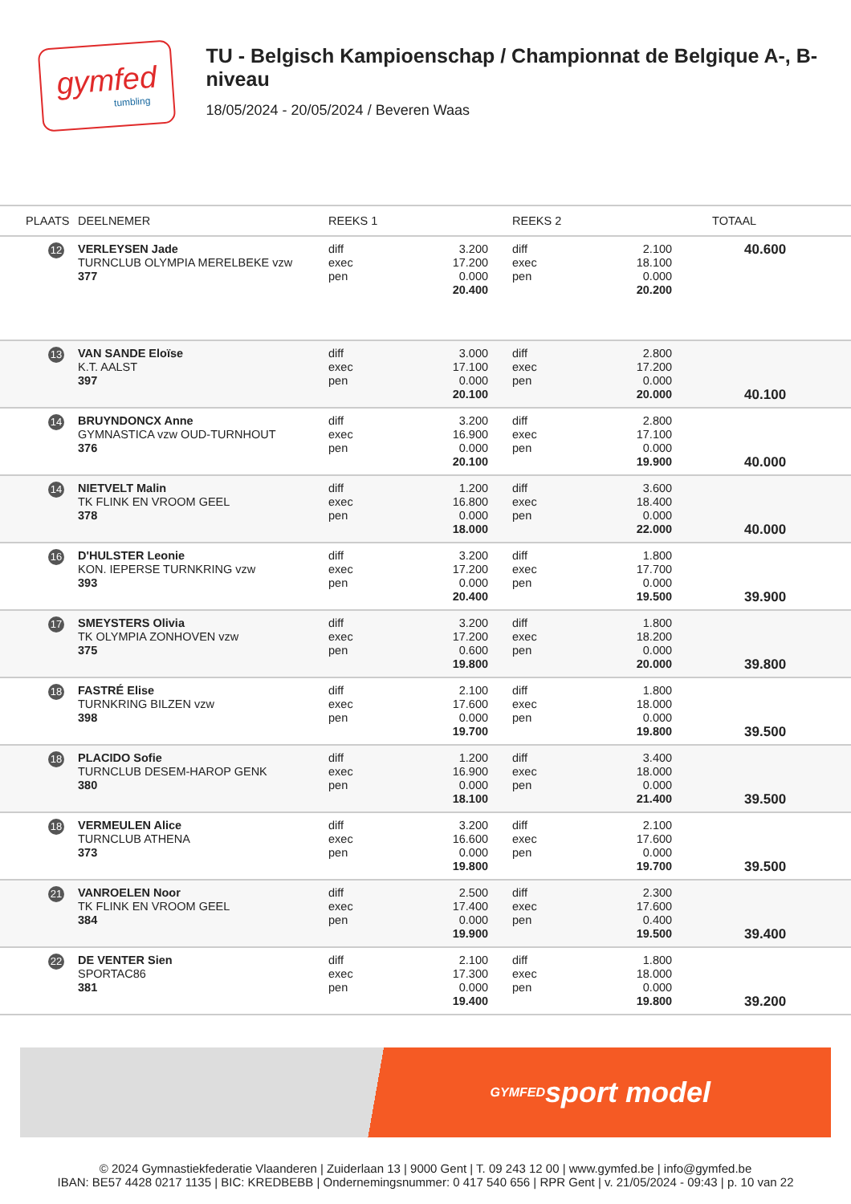gymfed
tumbling
TU - Belgisch Kampioenschap / Championnat de Belgique A-, B-niveau
18/05/2024 - 20/05/2024 / Beveren Waas
| PLAATS | DEELNEMER | REEKS 1 | | REEKS 2 | | TOTAAL |
| --- | --- | --- | --- | --- | --- | --- |
| 12 | VERLEYSEN Jade TURNCLUB OLYMPIA MERELBEKE vzw 377 | diff exec pen | 3.200 17.200 0.000 20.400 | diff exec pen | 2.100 18.100 0.000 20.200 | 40.600 |
| 13 | VAN SANDE Eloïse K.T. AALST 397 | diff exec pen | 3.000 17.100 0.000 20.100 | diff exec pen | 2.800 17.200 0.000 20.000 | 40.100 |
| 14 | BRUYNDONCX Anne GYMNASTICA vzw OUD-TURNHOUT 376 | diff exec pen | 3.200 16.900 0.000 20.100 | diff exec pen | 2.800 17.100 0.000 19.900 | 40.000 |
| 14 | NIETVELT Malin TK FLINK EN VROOM GEEL 378 | diff exec pen | 1.200 16.800 0.000 18.000 | diff exec pen | 3.600 18.400 0.000 22.000 | 40.000 |
| 16 | D'HULSTER Leonie KON. IEPERSE TURNKRING vzw 393 | diff exec pen | 3.200 17.200 0.000 20.400 | diff exec pen | 1.800 17.700 0.000 19.500 | 39.900 |
| 17 | SMEYSTERS Olivia TK OLYMPIA ZONHOVEN vzw 375 | diff exec pen | 3.200 17.200 0.600 19.800 | diff exec pen | 1.800 18.200 0.000 20.000 | 39.800 |
| 18 | FASTRÉ Elise TURNKRING BILZEN vzw 398 | diff exec pen | 2.100 17.600 0.000 19.700 | diff exec pen | 1.800 18.000 0.000 19.800 | 39.500 |
| 18 | PLACIDO Sofie TURNCLUB DESEM-HAROP GENK 380 | diff exec pen | 1.200 16.900 0.000 18.100 | diff exec pen | 3.400 18.000 0.000 21.400 | 39.500 |
| 18 | VERMEULEN Alice TURNCLUB ATHENA 373 | diff exec pen | 3.200 16.600 0.000 19.800 | diff exec pen | 2.100 17.600 0.000 19.700 | 39.500 |
| 21 | VANROELEN Noor TK FLINK EN VROOM GEEL 384 | diff exec pen | 2.500 17.400 0.000 19.900 | diff exec pen | 2.300 17.600 0.400 19.500 | 39.400 |
| 22 | DE VENTER Sien SPORTAC86 381 | diff exec pen | 2.100 17.300 0.000 19.400 | diff exec pen | 1.800 18.000 0.000 19.800 | 39.200 |
GYMFED
sport model
© 2024 Gymnastiekfederatie Vlaanderen | Zuiderlaan 13 | 9000 Gent | T. 09 243 12 00 | www.gymfed.be | info@gymfed.be
IBAN: BE57 4428 0217 1135 | BIC: KREDBEBB | Ondernemingsnummer: 0 417 540 656 | RPR Gent | v. 21/05/2024 - 09:43 | p. 10 van 22